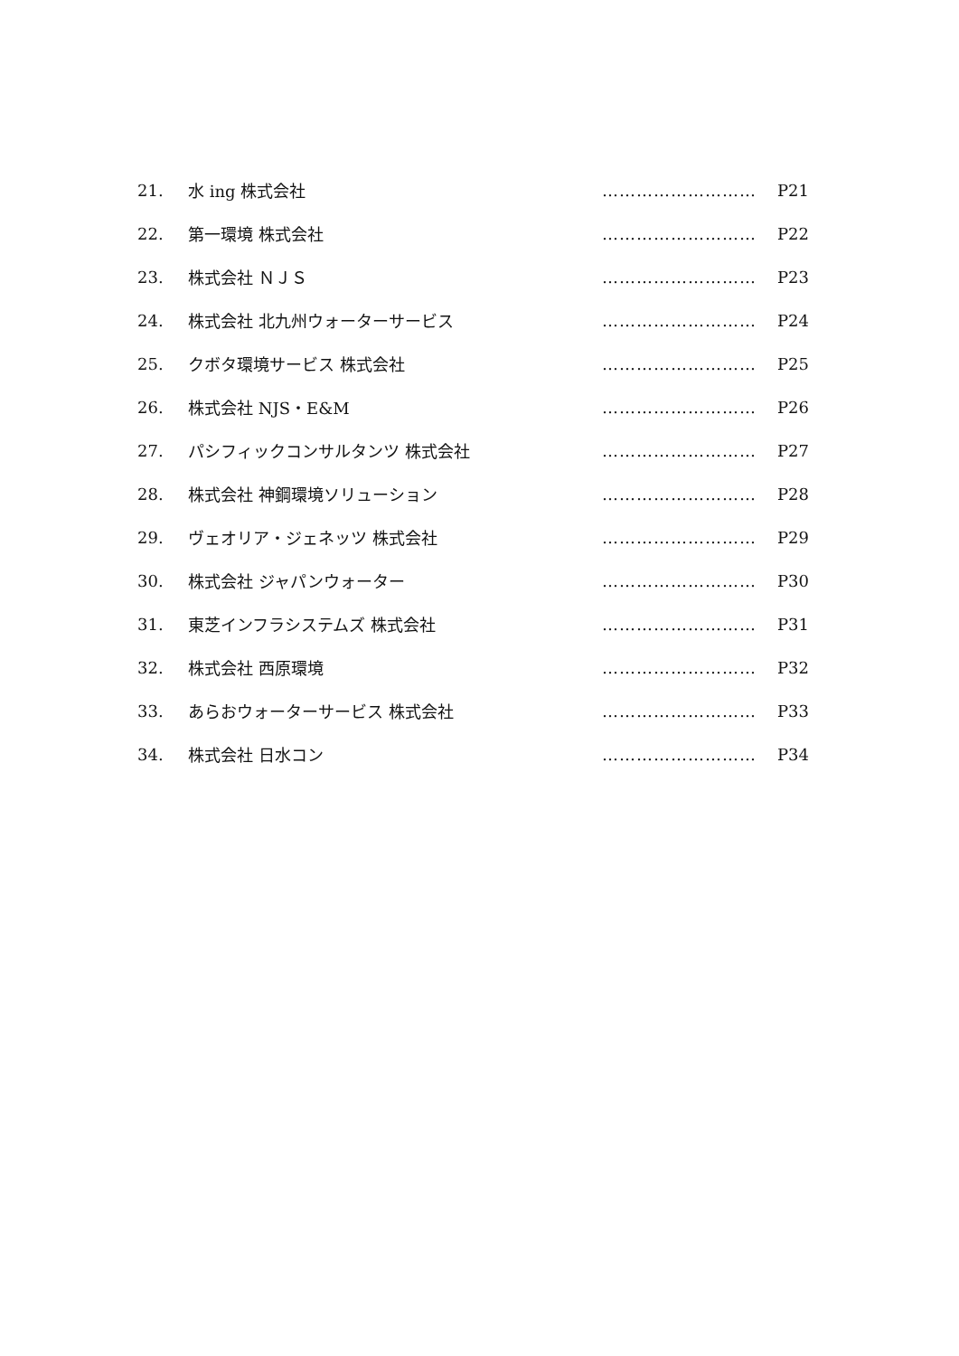21. 水 ing 株式会社 ……………………… P21
22. 第一環境 株式会社 ……………………… P22
23. 株式会社 ＮＪＳ ……………………… P23
24. 株式会社 北九州ウォーターサービス ……………………… P24
25. クボタ環境サービス 株式会社 ……………………… P25
26. 株式会社 NJS・E&M ……………………… P26
27. パシフィックコンサルタンツ 株式会社 ……………………… P27
28. 株式会社 神鋼環境ソリューション ……………………… P28
29. ヴェオリア・ジェネッツ 株式会社 ……………………… P29
30. 株式会社 ジャパンウォーター ……………………… P30
31. 東芝インフラシステムズ 株式会社 ……………………… P31
32. 株式会社 西原環境 ……………………… P32
33. あらおウォーターサービス 株式会社 ……………………… P33
34. 株式会社 日水コン ……………………… P34